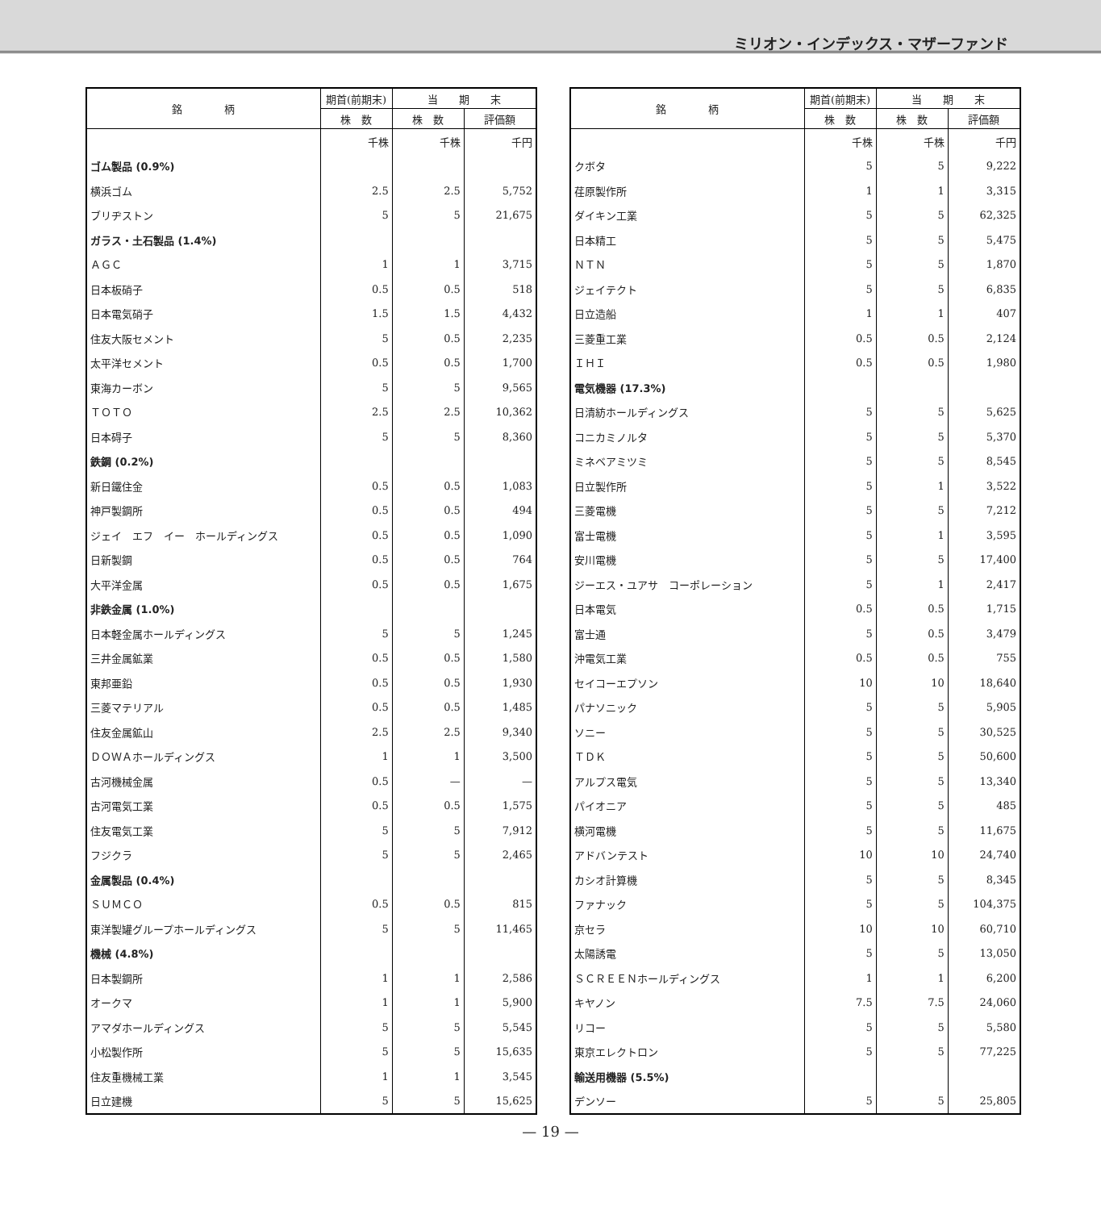ミリオン・インデックス・マザーファンド
| 銘 柄 | 期首(前期末) | 当 期 末 | |
| --- | --- | --- | --- |
| | 株 数 | 株 数 | 評価額 |
| | 千株 | 千株 | 千円 |
| ゴム製品 (0.9%) | | | |
| 横浜ゴム | 2.5 | 2.5 | 5,752 |
| ブリヂストン | 5 | 5 | 21,675 |
| ガラス・土石製品 (1.4%) | | | |
| ＡＧＣ | 1 | 1 | 3,715 |
| 日本板硝子 | 0.5 | 0.5 | 518 |
| 日本電気硝子 | 1.5 | 1.5 | 4,432 |
| 住友大阪セメント | 5 | 0.5 | 2,235 |
| 太平洋セメント | 0.5 | 0.5 | 1,700 |
| 東海カーボン | 5 | 5 | 9,565 |
| ＴＯＴＯ | 2.5 | 2.5 | 10,362 |
| 日本碍子 | 5 | 5 | 8,360 |
| 鉄鋼 (0.2%) | | | |
| 新日鐵住金 | 0.5 | 0.5 | 1,083 |
| 神戸製鋼所 | 0.5 | 0.5 | 494 |
| ジェイ エフ イー ホールディングス | 0.5 | 0.5 | 1,090 |
| 日新製鋼 | 0.5 | 0.5 | 764 |
| 大平洋金属 | 0.5 | 0.5 | 1,675 |
| 非鉄金属 (1.0%) | | | |
| 日本軽金属ホールディングス | 5 | 5 | 1,245 |
| 三井金属鉱業 | 0.5 | 0.5 | 1,580 |
| 東邦亜鉛 | 0.5 | 0.5 | 1,930 |
| 三菱マテリアル | 0.5 | 0.5 | 1,485 |
| 住友金属鉱山 | 2.5 | 2.5 | 9,340 |
| ＤＯＷＡホールディングス | 1 | 1 | 3,500 |
| 古河機械金属 | 0.5 | — | — |
| 古河電気工業 | 0.5 | 0.5 | 1,575 |
| 住友電気工業 | 5 | 5 | 7,912 |
| フジクラ | 5 | 5 | 2,465 |
| 金属製品 (0.4%) | | | |
| ＳＵＭＣＯ | 0.5 | 0.5 | 815 |
| 東洋製罐グループホールディングス | 5 | 5 | 11,465 |
| 機械 (4.8%) | | | |
| 日本製鋼所 | 1 | 1 | 2,586 |
| オークマ | 1 | 1 | 5,900 |
| アマダホールディングス | 5 | 5 | 5,545 |
| 小松製作所 | 5 | 5 | 15,635 |
| 住友重機械工業 | 1 | 1 | 3,545 |
| 日立建機 | 5 | 5 | 15,625 |
| 銘 柄 | 期首(前期末) | 当 期 末 | |
| --- | --- | --- | --- |
| | 株 数 | 株 数 | 評価額 |
| | 千株 | 千株 | 千円 |
| クボタ | 5 | 5 | 9,222 |
| 荏原製作所 | 1 | 1 | 3,315 |
| ダイキン工業 | 5 | 5 | 62,325 |
| 日本精工 | 5 | 5 | 5,475 |
| ＮＴＮ | 5 | 5 | 1,870 |
| ジェイテクト | 5 | 5 | 6,835 |
| 日立造船 | 1 | 1 | 407 |
| 三菱重工業 | 0.5 | 0.5 | 2,124 |
| ＩＨＩ | 0.5 | 0.5 | 1,980 |
| 電気機器 (17.3%) | | | |
| 日清紡ホールディングス | 5 | 5 | 5,625 |
| コニカミノルタ | 5 | 5 | 5,370 |
| ミネベアミツミ | 5 | 5 | 8,545 |
| 日立製作所 | 5 | 1 | 3,522 |
| 三菱電機 | 5 | 5 | 7,212 |
| 富士電機 | 5 | 1 | 3,595 |
| 安川電機 | 5 | 5 | 17,400 |
| ジーエス・ユアサ コーポレーション | 5 | 1 | 2,417 |
| 日本電気 | 0.5 | 0.5 | 1,715 |
| 富士通 | 5 | 0.5 | 3,479 |
| 沖電気工業 | 0.5 | 0.5 | 755 |
| セイコーエプソン | 10 | 10 | 18,640 |
| パナソニック | 5 | 5 | 5,905 |
| ソニー | 5 | 5 | 30,525 |
| ＴＤＫ | 5 | 5 | 50,600 |
| アルプス電気 | 5 | 5 | 13,340 |
| パイオニア | 5 | 5 | 485 |
| 横河電機 | 5 | 5 | 11,675 |
| アドバンテスト | 10 | 10 | 24,740 |
| カシオ計算機 | 5 | 5 | 8,345 |
| ファナック | 5 | 5 | 104,375 |
| 京セラ | 10 | 10 | 60,710 |
| 太陽誘電 | 5 | 5 | 13,050 |
| ＳＣＲＥＥＮホールディングス | 1 | 1 | 6,200 |
| キヤノン | 7.5 | 7.5 | 24,060 |
| リコー | 5 | 5 | 5,580 |
| 東京エレクトロン | 5 | 5 | 77,225 |
| 輸送用機器 (5.5%) | | | |
| デンソー | 5 | 5 | 25,805 |
— 19 —